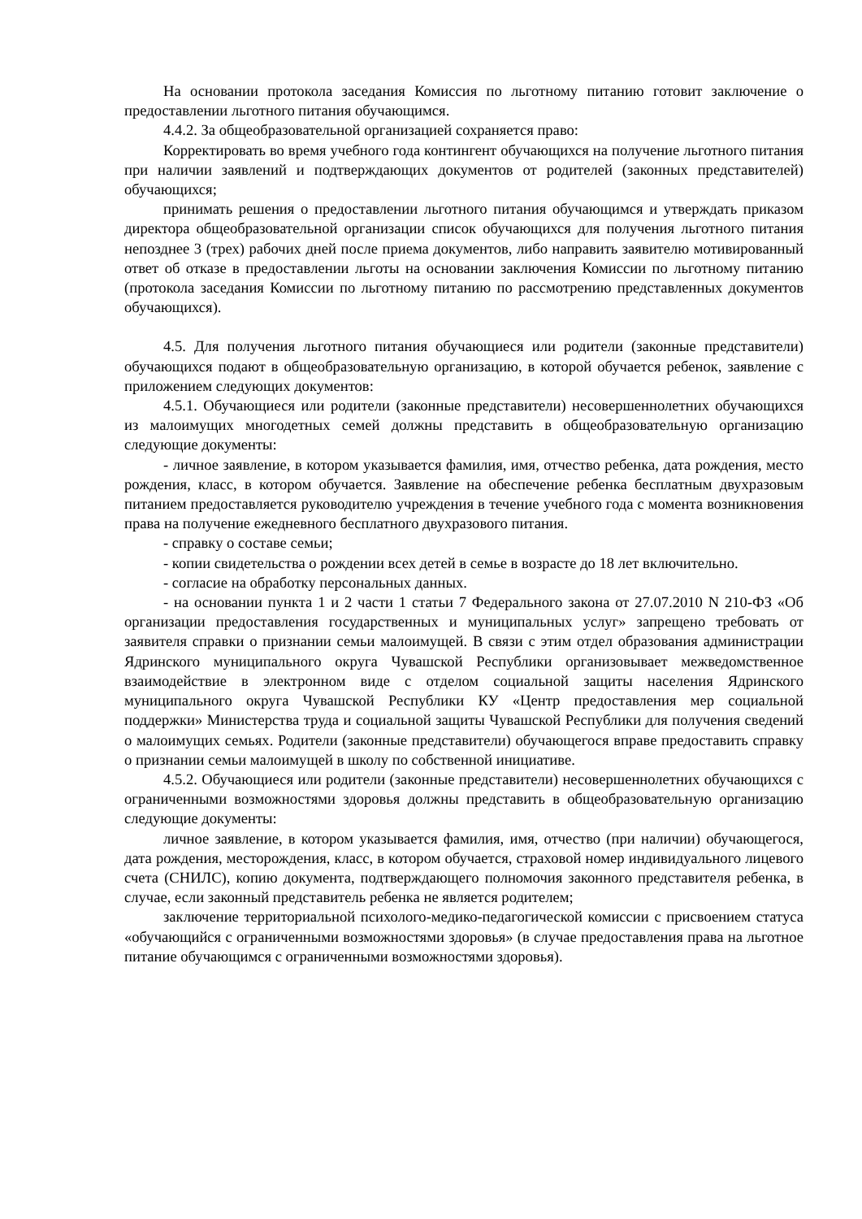На основании протокола заседания Комиссия по льготному питанию готовит заключение о предоставлении льготного питания обучающимся.
4.4.2. За общеобразовательной организацией сохраняется право:
Корректировать во время учебного года контингент обучающихся на получение льготного питания при наличии заявлений и подтверждающих документов от родителей (законных представителей) обучающихся;
принимать решения о предоставлении льготного питания обучающимся и утверждать приказом директора общеобразовательной организации список обучающихся для получения льготного питания непозднее 3 (трех) рабочих дней после приема документов, либо направить заявителю мотивированный ответ об отказе в предоставлении льготы на основании заключения Комиссии по льготному питанию (протокола заседания Комиссии по льготному питанию по рассмотрению представленных документов обучающихся).
4.5. Для получения льготного питания обучающиеся или родители (законные представители) обучающихся подают в общеобразовательную организацию, в которой обучается ребенок, заявление с приложением следующих документов:
4.5.1. Обучающиеся или родители (законные представители) несовершеннолетних обучающихся из малоимущих многодетных семей должны представить в общеобразовательную организацию следующие документы:
- личное заявление, в котором указывается фамилия, имя, отчество ребенка, дата рождения, место рождения, класс, в котором обучается. Заявление на обеспечение ребенка бесплатным двухразовым питанием предоставляется руководителю учреждения в течение учебного года с момента возникновения права на получение ежедневного бесплатного двухразового питания.
- справку о составе семьи;
- копии свидетельства о рождении всех детей в семье в возрасте до 18 лет включительно.
- согласие на обработку персональных данных.
- на основании пункта 1 и 2 части 1 статьи 7 Федерального закона от 27.07.2010 N 210-ФЗ «Об организации предоставления государственных и муниципальных услуг» запрещено требовать от заявителя справки о признании семьи малоимущей. В связи с этим отдел образования администрации Ядринского муниципального округа Чувашской Республики организовывает межведомственное взаимодействие в электронном виде с отделом социальной защиты населения Ядринского муниципального округа Чувашской Республики КУ «Центр предоставления мер социальной поддержки» Министерства труда и социальной защиты Чувашской Республики для получения сведений о малоимущих семьях. Родители (законные представители) обучающегося вправе предоставить справку о признании семьи малоимущей в школу по собственной инициативе.
4.5.2. Обучающиеся или родители (законные представители) несовершеннолетних обучающихся с ограниченными возможностями здоровья должны представить в общеобразовательную организацию следующие документы:
личное заявление, в котором указывается фамилия, имя, отчество (при наличии) обучающегося, дата рождения, месторождения, класс, в котором обучается, страховой номер индивидуального лицевого счета (СНИЛС), копию документа, подтверждающего полномочия законного представителя ребенка, в случае, если законный представитель ребенка не является родителем;
заключение территориальной психолого-медико-педагогической комиссии с присвоением статуса «обучающийся с ограниченными возможностями здоровья» (в случае предоставления права на льготное питание обучающимся с ограниченными возможностями здоровья).